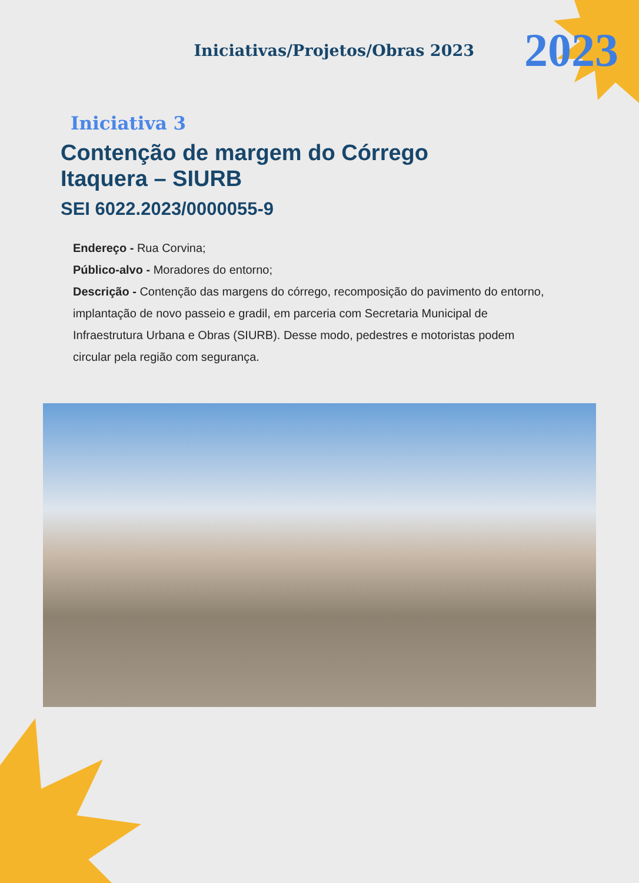Iniciativas/Projetos/Obras 2023 2023
Iniciativa 3
Contenção de margem do Córrego
Itaquera – SIURB
SEI 6022.2023/0000055-9
Endereço - Rua Corvina;
Público-alvo - Moradores do entorno;
Descrição - Contenção das margens do córrego, recomposição do pavimento do entorno, implantação de novo passeio e gradil, em parceria com Secretaria Municipal de Infraestrutura Urbana e Obras (SIURB). Desse modo, pedestres e motoristas podem circular pela região com segurança.